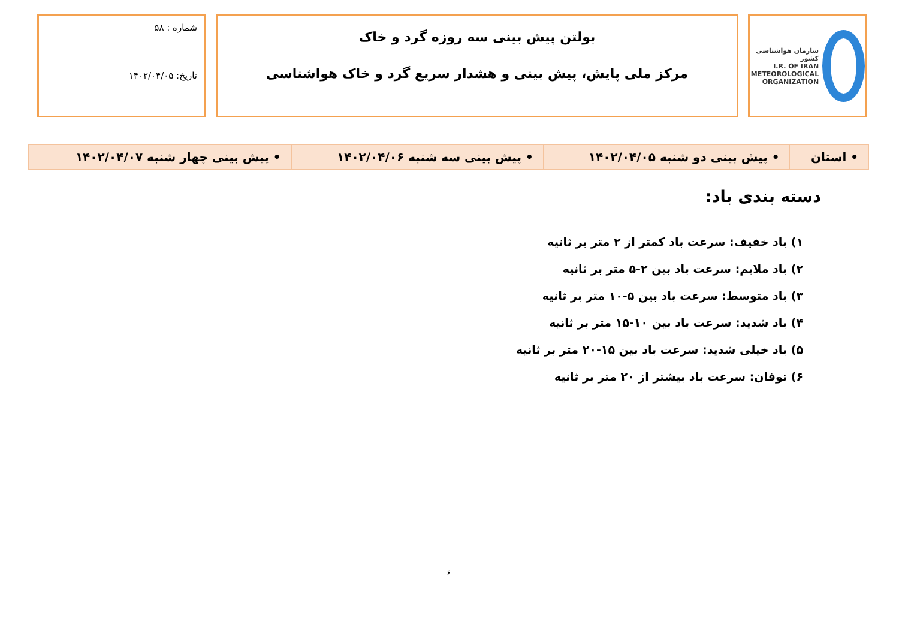سازمان هواشناسی کشور
I.R. OF IRAN
METEOROLOGICAL
ORGANIZATION
بولتن پیش بینی سه روزه گرد و خاک
مرکز ملی پایش، پیش بینی و هشدار سریع گرد و خاک هواشناسی
شماره : ۵۸
تاریخ: ۱۴۰۲/۰۴/۰۵
| • استان | • پیش بینی دو شنبه ۱۴۰۲/۰۴/۰۵ | • پیش بینی سه شنبه ۱۴۰۲/۰۴/۰۶ | • پیش بینی چهار شنبه ۱۴۰۲/۰۴/۰۷ |
دسته بندی باد:
۱) باد خفیف: سرعت باد کمتر از ۲ متر بر ثانیه
۲) باد ملایم: سرعت باد بین ۲-۵ متر بر ثانیه
۳) باد متوسط: سرعت باد بین ۵-۱۰ متر بر ثانیه
۴) باد شدید: سرعت باد بین ۱۰-۱۵ متر بر ثانیه
۵) باد خیلی شدید: سرعت باد بین ۱۵-۲۰ متر بر ثانیه
۶) توفان: سرعت باد بیشتر از ۲۰ متر بر ثانیه
۶